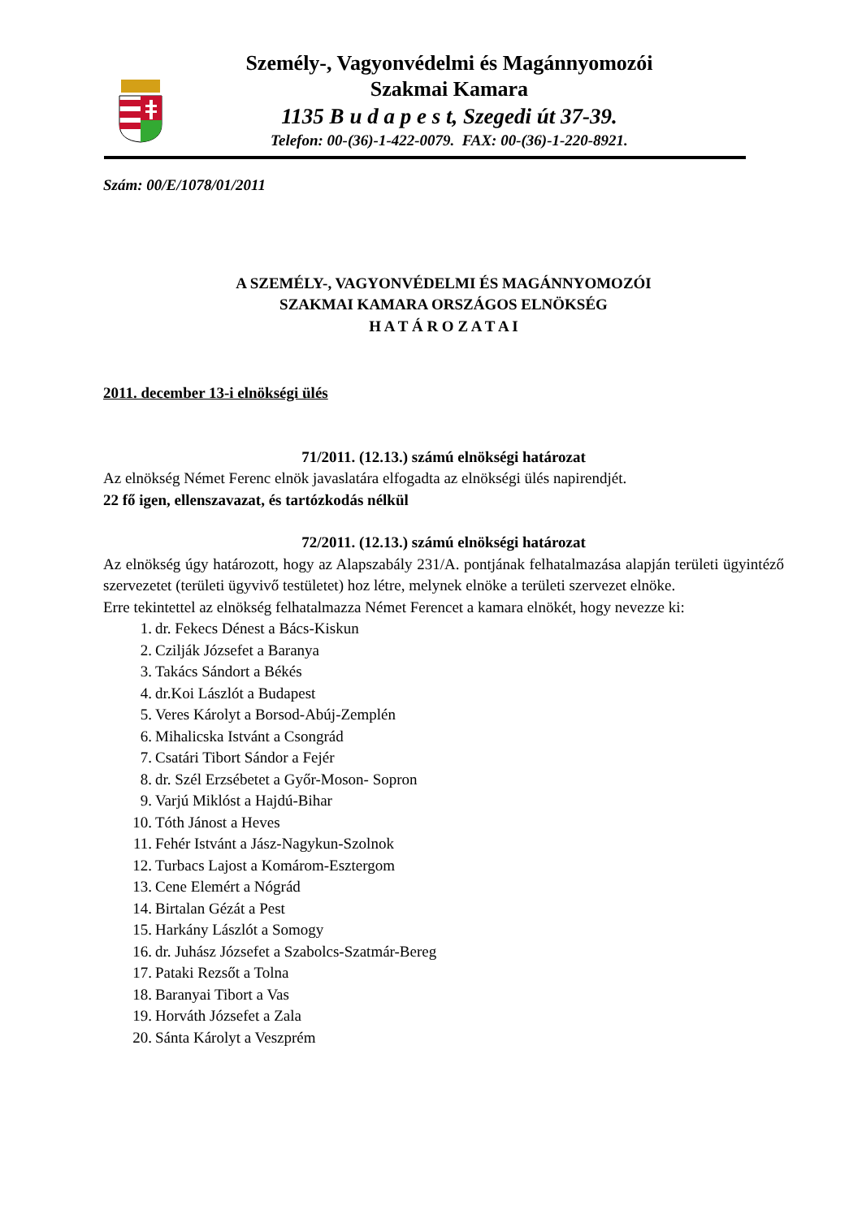Személy-, Vagyonvédelmi és Magánnyomozói
Szakmai Kamara
1135 B u d a p e s t, Szegedi út 37-39.
Telefon: 00-(36)-1-422-0079. FAX: 00-(36)-1-220-8921.
Szám: 00/E/1078/01/2011
A SZEMÉLY-, VAGYONVÉDELMI ÉS MAGÁNNYOMOZÓI
SZAKMAI KAMARA ORSZÁGOS ELNÖKSÉG
H A T Á R O Z A T A I
2011. december 13-i elnökségi ülés
71/2011. (12.13.) számú elnökségi határozat
Az elnökség Német Ferenc elnök javaslatára elfogadta az elnökségi ülés napirendjét.
22 fő igen, ellenszavazat, és tartózkodás nélkül
72/2011. (12.13.) számú elnökségi határozat
Az elnökség úgy határozott, hogy az Alapszabály 231/A. pontjának felhatalmazása alapján területi ügyintéző szervezetet (területi ügyvivő testületet) hoz létre, melynek elnöke a területi szervezet elnöke.
Erre tekintettel az elnökség felhatalmazza Német Ferencet a kamara elnökét, hogy nevezze ki:
1. dr. Fekecs Dénest a Bács-Kiskun
2. Czilják Józsefet a Baranya
3. Takács Sándort a Békés
4. dr.Koi Lászlót a Budapest
5. Veres Károlyt a Borsod-Abúj-Zemplén
6. Mihalicska Istvánt a Csongrád
7. Csatári Tibort Sándor a Fejér
8. dr. Szél Erzsébetet a Győr-Moson- Sopron
9. Varjú Miklóst a Hajdú-Bihar
10. Tóth Jánost a Heves
11. Fehér Istvánt a Jász-Nagykun-Szolnok
12. Turbacs Lajost a Komárom-Esztergom
13. Cene Elemért a Nógrád
14. Birtalan Gézát a Pest
15. Harkány Lászlót a Somogy
16. dr. Juhász Józsefet a Szabolcs-Szatmár-Bereg
17. Pataki Rezsőt a Tolna
18. Baranyai Tibort a Vas
19. Horváth Józsefet a Zala
20. Sánta Károlyt a Veszprém